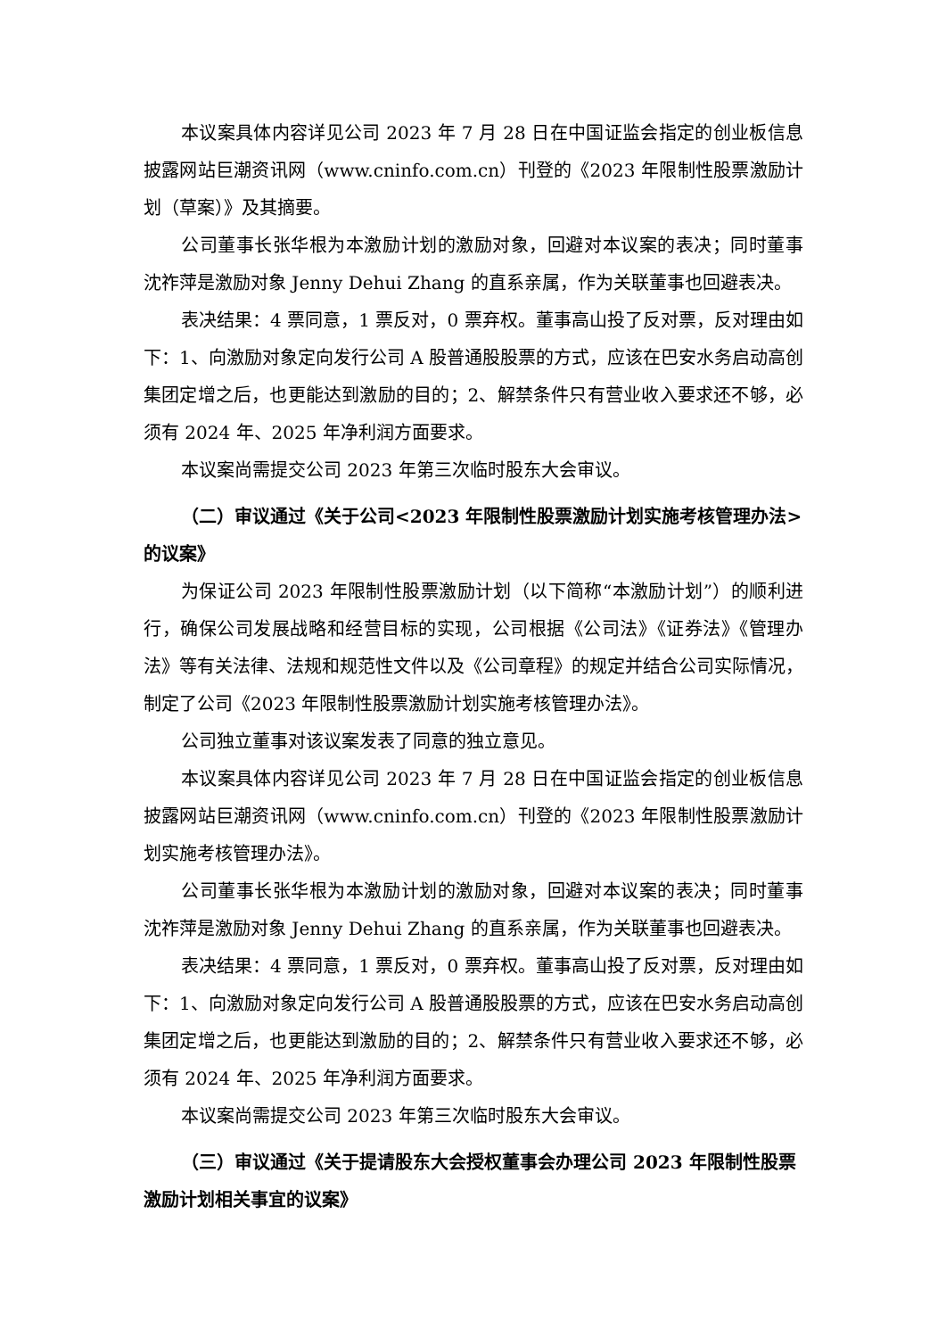本议案具体内容详见公司 2023 年 7 月 28 日在中国证监会指定的创业板信息披露网站巨潮资讯网（www.cninfo.com.cn）刊登的《2023 年限制性股票激励计划（草案）》及其摘要。
公司董事长张华根为本激励计划的激励对象，回避对本议案的表决；同时董事沈祚萍是激励对象 Jenny Dehui Zhang 的直系亲属，作为关联董事也回避表决。
表决结果：4 票同意，1 票反对，0 票弃权。董事高山投了反对票，反对理由如下：1、向激励对象定向发行公司 A 股普通股股票的方式，应该在巴安水务启动高创集团定增之后，也更能达到激励的目的；2、解禁条件只有营业收入要求还不够，必须有 2024 年、2025 年净利润方面要求。
本议案尚需提交公司 2023 年第三次临时股东大会审议。
（二）审议通过《关于公司<2023 年限制性股票激励计划实施考核管理办法>的议案》
为保证公司 2023 年限制性股票激励计划（以下简称“本激励计划”）的顺利进行，确保公司发展战略和经营目标的实现，公司根据《公司法》《证券法》《管理办法》等有关法律、法规和规范性文件以及《公司章程》的规定并结合公司实际情况，制定了公司《2023 年限制性股票激励计划实施考核管理办法》。
公司独立董事对该议案发表了同意的独立意见。
本议案具体内容详见公司 2023 年 7 月 28 日在中国证监会指定的创业板信息披露网站巨潮资讯网（www.cninfo.com.cn）刊登的《2023 年限制性股票激励计划实施考核管理办法》。
公司董事长张华根为本激励计划的激励对象，回避对本议案的表决；同时董事沈祚萍是激励对象 Jenny Dehui Zhang 的直系亲属，作为关联董事也回避表决。
表决结果：4 票同意，1 票反对，0 票弃权。董事高山投了反对票，反对理由如下：1、向激励对象定向发行公司 A 股普通股股票的方式，应该在巴安水务启动高创集团定增之后，也更能达到激励的目的；2、解禁条件只有营业收入要求还不够，必须有 2024 年、2025 年净利润方面要求。
本议案尚需提交公司 2023 年第三次临时股东大会审议。
（三）审议通过《关于提请股东大会授权董事会办理公司 2023 年限制性股票激励计划相关事宜的议案》